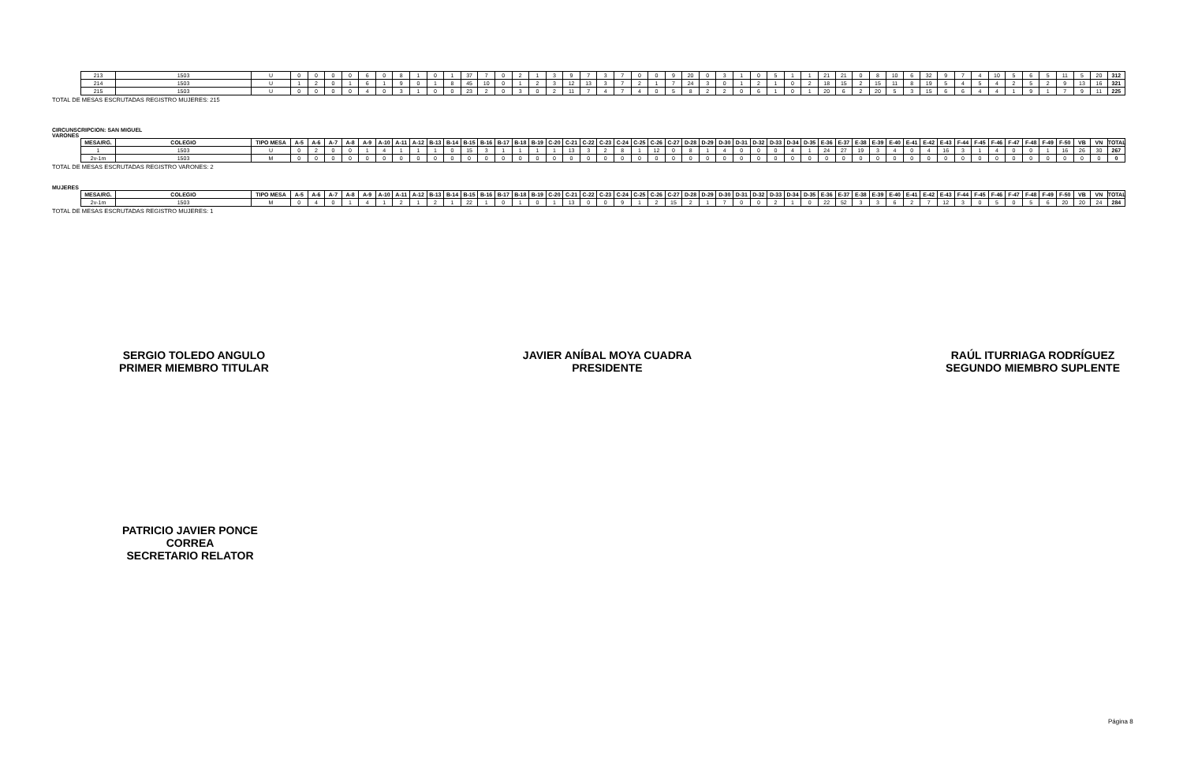| 213 | 1503 | U | 0 | 0 | 0 | 0 | 6 | 0 | 8 | 1 | 0 | 1 | 37 | 7 | 0 | 2 | 1 | 3 | 9 | 7 | 3 | 7 | 0 | 0 | 9 | 20 | 0 | 3 | 1 | 0 | 5 | 1 | 1 | 21 | 21 | 0 | 8 | 10 | 6 | 32 | 9 | 7 | 4 | 10 | 5 | 6 | 5 | 11 | 5 | 20 | 312 |
| 214 | 1503 | U | 1 | 2 | 0 | 1 | 6 | 1 | 9 | 0 | 1 | 8 | 45 | 10 | 0 | 1 | 2 | 3 | 12 | 13 | 3 | 7 | 2 | 1 | 7 | 24 | 3 | 0 | 1 | 2 | 1 | 0 | 2 | 18 | 15 | 2 | 15 | 11 | 8 | 19 | 5 | 4 | 5 | 4 | 2 | 5 | 2 | 9 | 13 | 16 | 321 |
| 215 | 1503 | U | 0 | 0 | 0 | 0 | 4 | 0 | 3 | 1 | 0 | 0 | 23 | 2 | 0 | 3 | 0 | 2 | 11 | 7 | 4 | 7 | 4 | 0 | 5 | 8 | 2 | 2 | 0 | 6 | 1 | 0 | 1 | 20 | 6 | 2 | 20 | 5 | 3 | 15 | 6 | 6 | 4 | 4 | 1 | 9 | 1 | 7 | 9 | 11 | 225 |
TOTAL DE MESAS ESCRUTADAS REGISTRO MUJERES: 215
CIRCUNSCRIPCION: SAN MIGUEL
VARONES
| MESA/RG. | COLEGIO | TIPO MESA | A-5 | A-6 | A-7 | A-8 | A-9 | A-10 | A-11 | A-12 | B-13 | B-14 | B-15 | B-16 | B-17 | B-18 | B-19 | C-20 | C-21 | C-22 | C-23 | C-24 | C-25 | C-26 | C-27 | D-28 | D-29 | D-30 | D-31 | D-32 | D-33 | D-34 | D-35 | E-36 | E-37 | E-38 | E-39 | E-40 | E-41 | E-42 | E-43 | F-44 | F-45 | F-46 | F-47 | F-48 | F-49 | F-50 | VB | VN | TOTAL |
| --- | --- | --- | --- | --- | --- | --- | --- | --- | --- | --- | --- | --- | --- | --- | --- | --- | --- | --- | --- | --- | --- | --- | --- | --- | --- | --- | --- | --- | --- | --- | --- | --- | --- | --- | --- | --- | --- | --- | --- | --- | --- | --- | --- | --- | --- | --- | --- | --- | --- | --- | --- |
| 1 | 1503 | U | 0 | 2 | 0 | 0 | 1 | 4 | 1 | 1 | 1 | 0 | 15 | 3 | 1 | 1 | 1 | 1 | 13 | 3 | 2 | 8 | 1 | 12 | 0 | 8 | 1 | 4 | 0 | 0 | 0 | 4 | 1 | 24 | 27 | 19 | 3 | 4 | 0 | 4 | 16 | 3 | 1 | 4 | 0 | 0 | 1 | 16 | 26 | 30 | 267 |
| 2v-1m | 1503 | M | 0 | 0 | 0 | 0 | 0 | 0 | 0 | 0 | 0 | 0 | 0 | 0 | 0 | 0 | 0 | 0 | 0 | 0 | 0 | 0 | 0 | 0 | 0 | 0 | 0 | 0 | 0 | 0 | 0 | 0 | 0 | 0 | 0 | 0 | 0 | 0 | 0 | 0 | 0 | 0 | 0 | 0 | 0 | 0 | 0 | 0 | 0 | 0 | 0 |
TOTAL DE MESAS ESCRUTADAS REGISTRO VARONES: 2
MUJERES
| MESA/RG. | COLEGIO | TIPO MESA | A-5 | A-6 | A-7 | A-8 | A-9 | A-10 | A-11 | A-12 | B-13 | B-14 | B-15 | B-16 | B-17 | B-18 | B-19 | C-20 | C-21 | C-22 | C-23 | C-24 | C-25 | C-26 | C-27 | D-28 | D-29 | D-30 | D-31 | D-32 | D-33 | D-34 | D-35 | E-36 | E-37 | E-38 | E-39 | E-40 | E-41 | E-42 | E-43 | F-44 | F-45 | F-46 | F-47 | F-48 | F-49 | F-50 | VB | VN | TOTAL |
| --- | --- | --- | --- | --- | --- | --- | --- | --- | --- | --- | --- | --- | --- | --- | --- | --- | --- | --- | --- | --- | --- | --- | --- | --- | --- | --- | --- | --- | --- | --- | --- | --- | --- | --- | --- | --- | --- | --- | --- | --- | --- | --- | --- | --- | --- | --- | --- | --- | --- | --- | --- |
| 2v-1m | 1503 | M | 0 | 4 | 0 | 1 | 4 | 1 | 2 | 1 | 2 | 1 | 22 | 1 | 0 | 1 | 0 | 1 | 13 | 0 | 0 | 9 | 1 | 2 | 15 | 2 | 1 | 7 | 0 | 0 | 2 | 1 | 0 | 22 | 52 | 3 | 3 | 6 | 2 | 7 | 12 | 3 | 0 | 5 | 0 | 5 | 6 | 20 | 20 | 24 | 284 |
TOTAL DE MESAS ESCRUTADAS REGISTRO MUJERES: 1
SERGIO TOLEDO ANGULO
PRIMER MIEMBRO TITULAR
JAVIER ANÍBAL MOYA CUADRA
PRESIDENTE
RAÚL ITURRIAGA RODRÍGUEZ
SEGUNDO MIEMBRO SUPLENTE
PATRICIO JAVIER PONCE CORREA
SECRETARIO RELATOR
Página 8